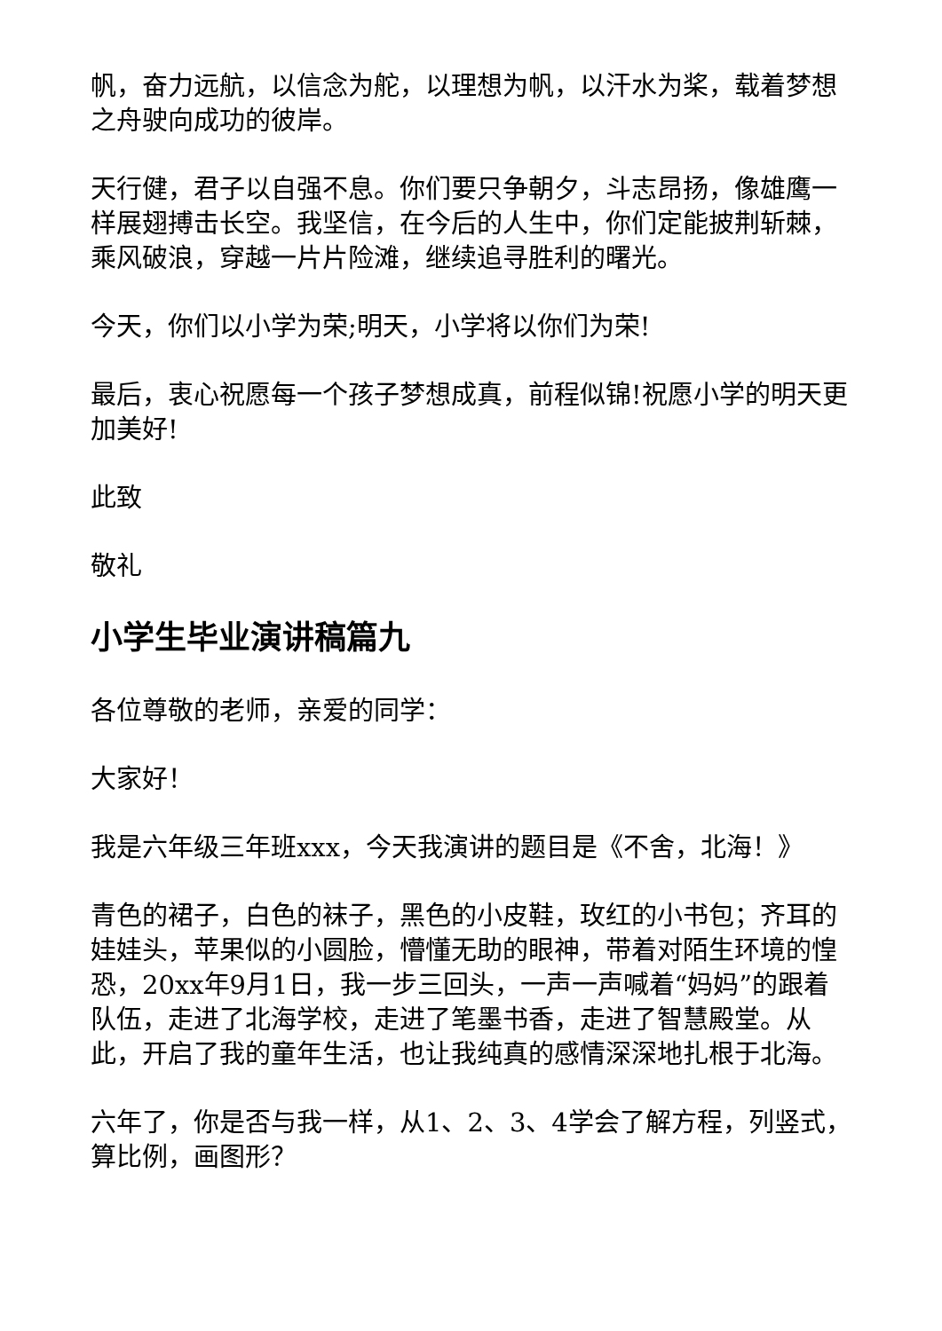帆，奋力远航，以信念为舵，以理想为帆，以汗水为桨，载着梦想之舟驶向成功的彼岸。
天行健，君子以自强不息。你们要只争朝夕，斗志昂扬，像雄鹰一样展翅搏击长空。我坚信，在今后的人生中，你们定能披荆斩棘，乘风破浪，穿越一片片险滩，继续追寻胜利的曙光。
今天，你们以小学为荣;明天，小学将以你们为荣!
最后，衷心祝愿每一个孩子梦想成真，前程似锦!祝愿小学的明天更加美好!
此致
敬礼
小学生毕业演讲稿篇九
各位尊敬的老师，亲爱的同学：
大家好！
我是六年级三年班xxx，今天我演讲的题目是《不舍，北海！》
青色的裙子，白色的袜子，黑色的小皮鞋，玫红的小书包；齐耳的娃娃头，苹果似的小圆脸，懵懂无助的眼神，带着对陌生环境的惶恐，20xx年9月1日，我一步三回头，一声一声喊着“妈妈”的跟着队伍，走进了北海学校，走进了笔墨书香，走进了智慧殿堂。从此，开启了我的童年生活，也让我纯真的感情深深地扎根于北海。
六年了，你是否与我一样，从1、2、3、4学会了解方程，列竖式，算比例，画图形？